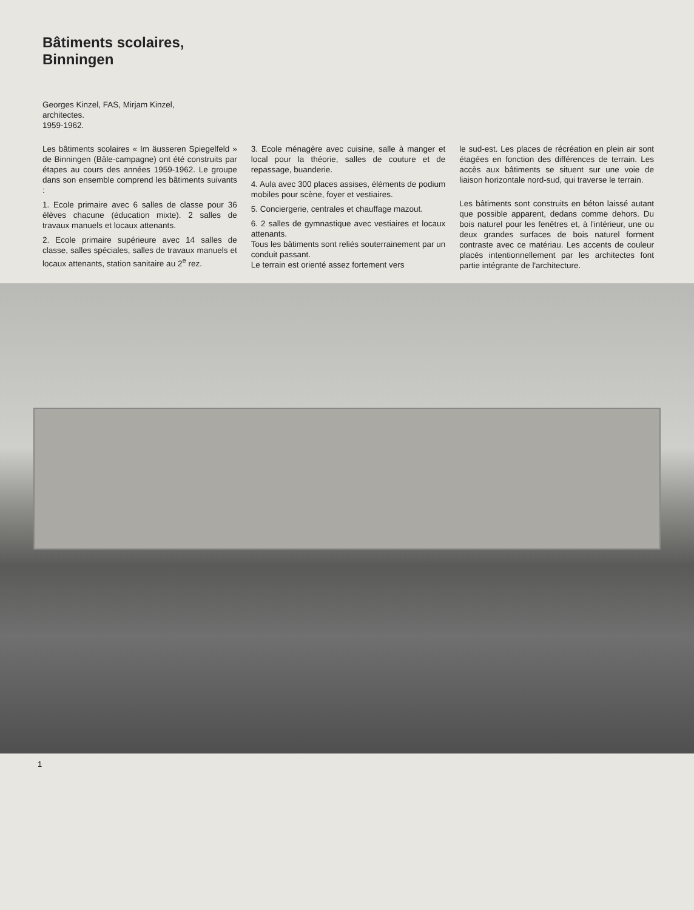Bâtiments scolaires,
Binningen
Georges Kinzel, FAS, Mirjam Kinzel,
architectes.
1959-1962.
Les bâtiments scolaires « Im äusseren Spiegelfeld » de Binningen (Bâle-campagne) ont été construits par étapes au cours des années 1959-1962. Le groupe dans son ensemble comprend les bâtiments suivants :
1. Ecole primaire avec 6 salles de classe pour 36 élèves chacune (éducation mixte). 2 salles de travaux manuels et locaux attenants.
2. Ecole primaire supérieure avec 14 salles de classe, salles spéciales, salles de travaux manuels et locaux attenants, station sanitaire au 2<sup>e</sup> rez.
3. Ecole ménagère avec cuisine, salle à manger et local pour la théorie, salles de couture et de repassage, buanderie.
4. Aula avec 300 places assises, éléments de podium mobiles pour scène, foyer et vestiaires.
5. Conciergerie, centrales et chauffage mazout.
6. 2 salles de gymnastique avec vestiaires et locaux attenants.
Tous les bâtiments sont reliés souterrainement par un conduit passant.
Le terrain est orienté assez fortement vers
le sud-est. Les places de récréation en plein air sont étagées en fonction des différences de terrain. Les accès aux bâtiments se situent sur une voie de liaison horizontale nord-sud, qui traverse le terrain.
Les bâtiments sont construits en béton laissé autant que possible apparent, dedans comme dehors. Du bois naturel pour les fenêtres et, à l'intérieur, une ou deux grandes surfaces de bois naturel forment contraste avec ce matériau. Les accents de couleur placés intentionnellement par les architectes font partie intégrante de l'architecture.
1